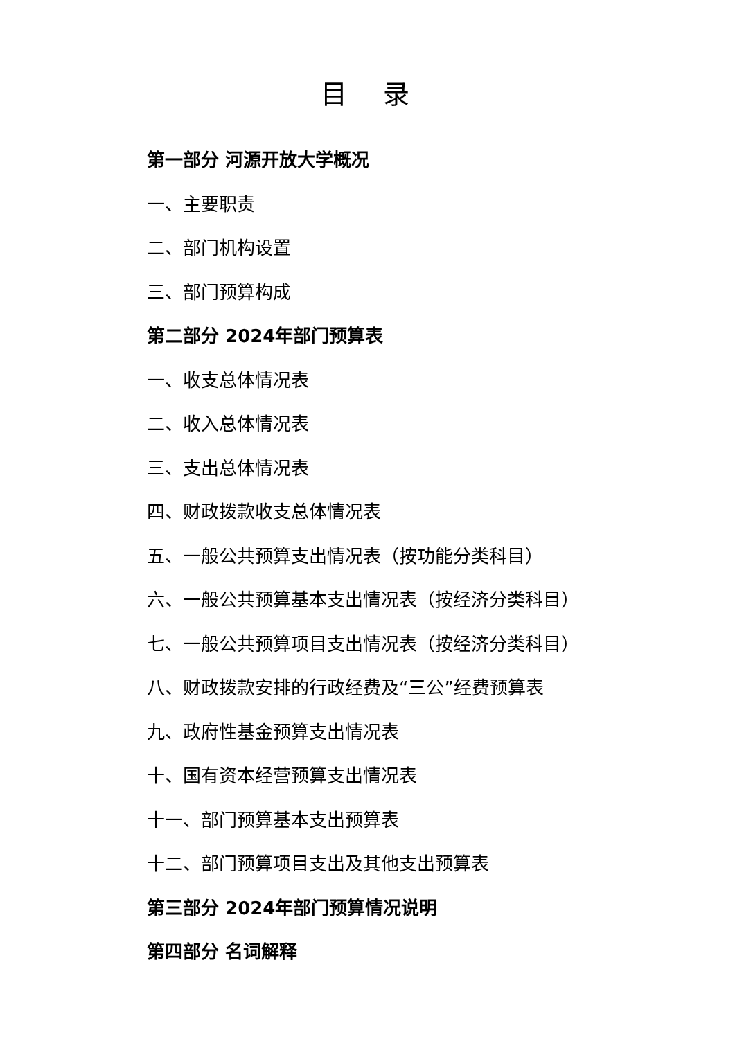目 录
第一部分 河源开放大学概况
一、主要职责
二、部门机构设置
三、部门预算构成
第二部分 2024年部门预算表
一、收支总体情况表
二、收入总体情况表
三、支出总体情况表
四、财政拨款收支总体情况表
五、一般公共预算支出情况表（按功能分类科目）
六、一般公共预算基本支出情况表（按经济分类科目）
七、一般公共预算项目支出情况表（按经济分类科目）
八、财政拨款安排的行政经费及“三公”经费预算表
九、政府性基金预算支出情况表
十、国有资本经营预算支出情况表
十一、部门预算基本支出预算表
十二、部门预算项目支出及其他支出预算表
第三部分 2024年部门预算情况说明
第四部分 名词解释